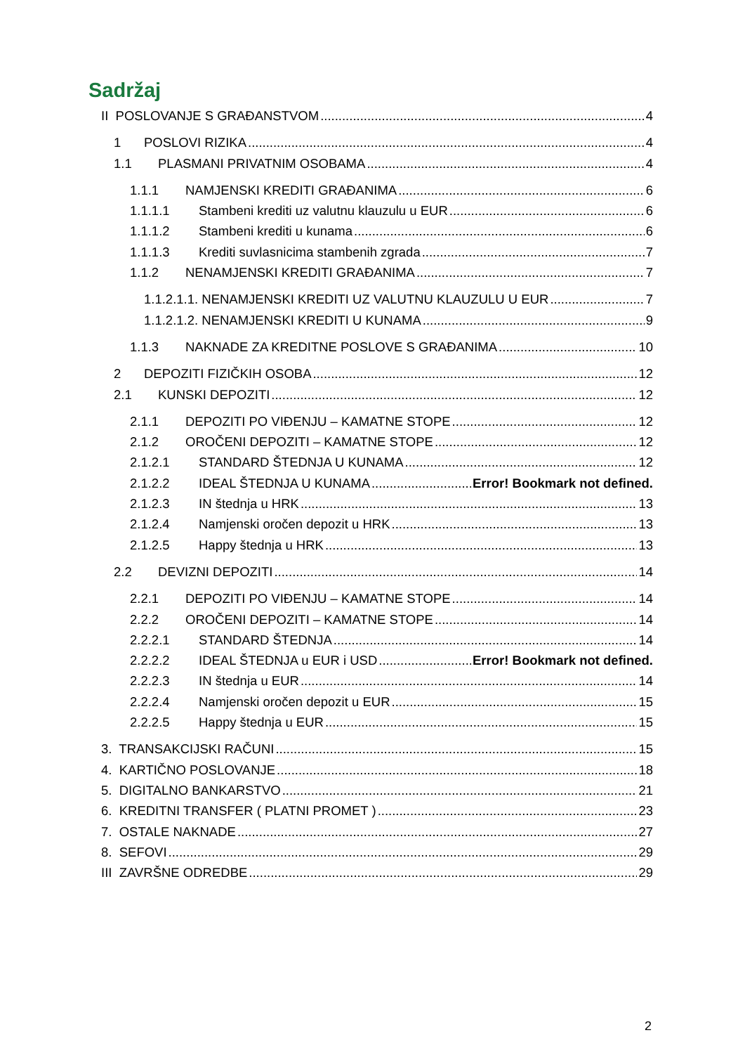Sadržaj
II POSLOVANJE S GRAĐANSTVOM 4
1 POSLOVI RIZIKA 4
1.1 PLASMANI PRIVATNIM OSOBAMA 4
1.1.1 NAMJENSKI KREDITI GRAĐANIMA 6
1.1.1.1 Stambeni krediti uz valutnu klauzulu u EUR 6
1.1.1.2 Stambeni krediti u kunama 6
1.1.1.3 Krediti suvlasnicima stambenih zgrada 7
1.1.2 NENAMJENSKI KREDITI GRAĐANIMA 7
1.1.2.1.1. NENAMJENSKI KREDITI UZ VALUTNU KLAUZULU U EUR 7
1.1.2.1.2. NENAMJENSKI KREDITI U KUNAMA 9
1.1.3 NAKNADE ZA KREDITNE POSLOVE S GRAĐANIMA 10
2 DEPOZITI FIZIČKIH OSOBA 12
2.1 KUNSKI DEPOZITI 12
2.1.1 DEPOZITI PO VIĐENJU – KAMATNE STOPE 12
2.1.2 OROČENI DEPOZITI – KAMATNE STOPE 12
2.1.2.1 STANDARD ŠTEDNJA U KUNAMA 12
2.1.2.2 IDEAL ŠTEDNJA U KUNAMA Error! Bookmark not defined.
2.1.2.3 IN štednja u HRK 13
2.1.2.4 Namjenski oročen depozit u HRK 13
2.1.2.5 Happy štednja u HRK 13
2.2 DEVIZNI DEPOZITI 14
2.2.1 DEPOZITI PO VIĐENJU – KAMATNE STOPE 14
2.2.2 OROČENI DEPOZITI – KAMATNE STOPE 14
2.2.2.1 STANDARD ŠTEDNJA 14
2.2.2.2 IDEAL ŠTEDNJA u EUR i USD Error! Bookmark not defined.
2.2.2.3 IN štednja u EUR 14
2.2.2.4 Namjenski oročen depozit u EUR 15
2.2.2.5 Happy štednja u EUR 15
3. TRANSAKCIJSKI RAČUNI 15
4. KARTIČNO POSLOVANJE 18
5. DIGITALNO BANKARSTVO 21
6. KREDITNI TRANSFER ( PLATNI PROMET ) 23
7. OSTALE NAKNADE 27
8. SEFOVI 29
III ZAVRŠNE ODREDBE 29
2